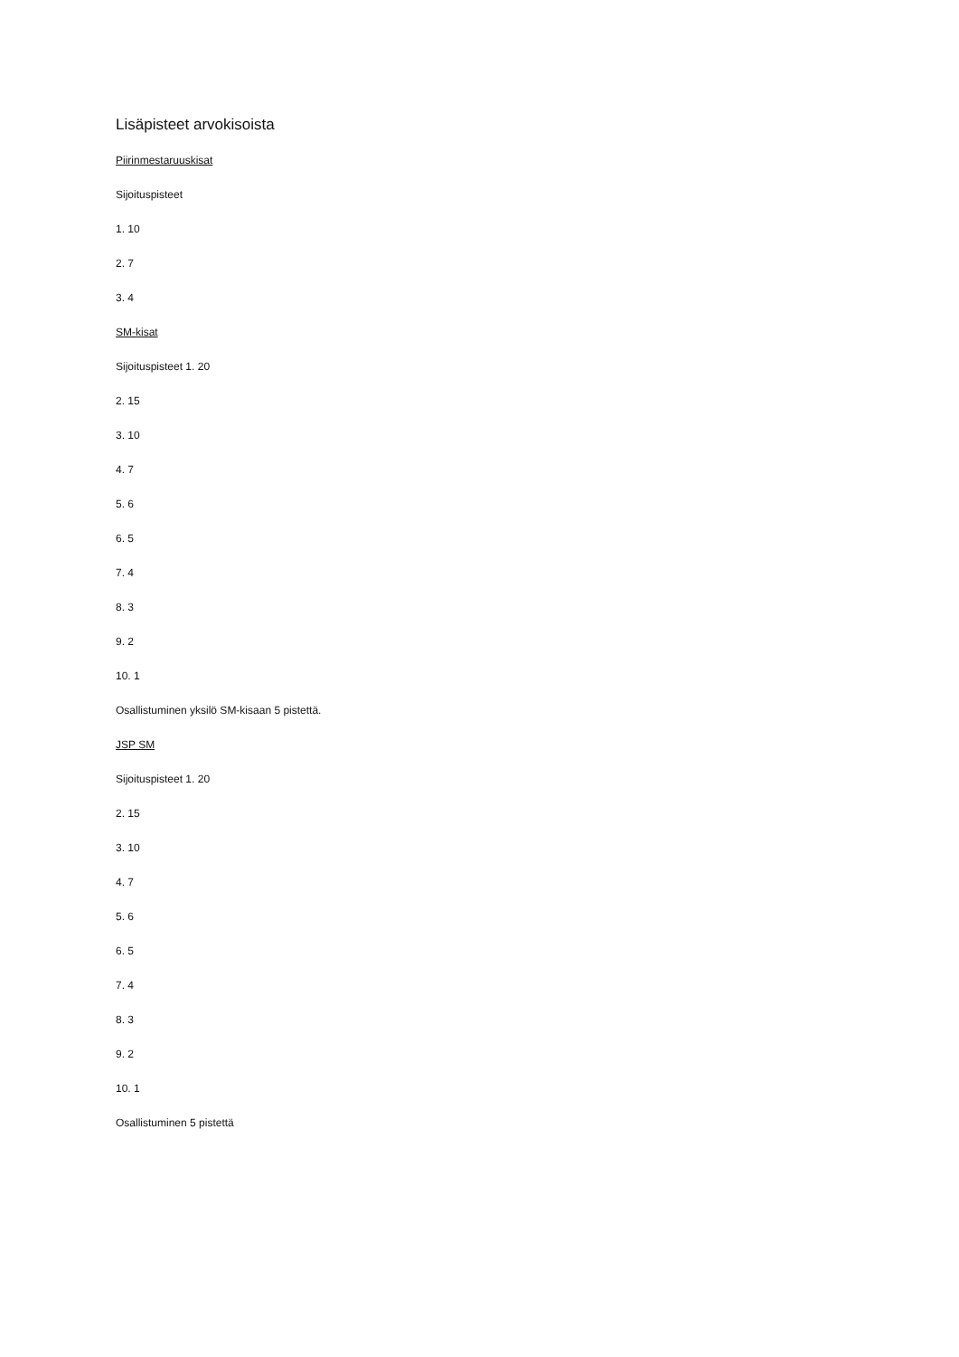Lisäpisteet arvokisoista
Piirinmestaruuskisat
Sijoituspisteet
1. 10
2. 7
3. 4
SM-kisat
Sijoituspisteet 1. 20
2. 15
3. 10
4. 7
5. 6
6. 5
7. 4
8. 3
9. 2
10. 1
Osallistuminen yksilö SM-kisaan 5 pistettä.
JSP SM
Sijoituspisteet 1. 20
2. 15
3. 10
4. 7
5. 6
6. 5
7. 4
8. 3
9. 2
10. 1
Osallistuminen 5 pistettä